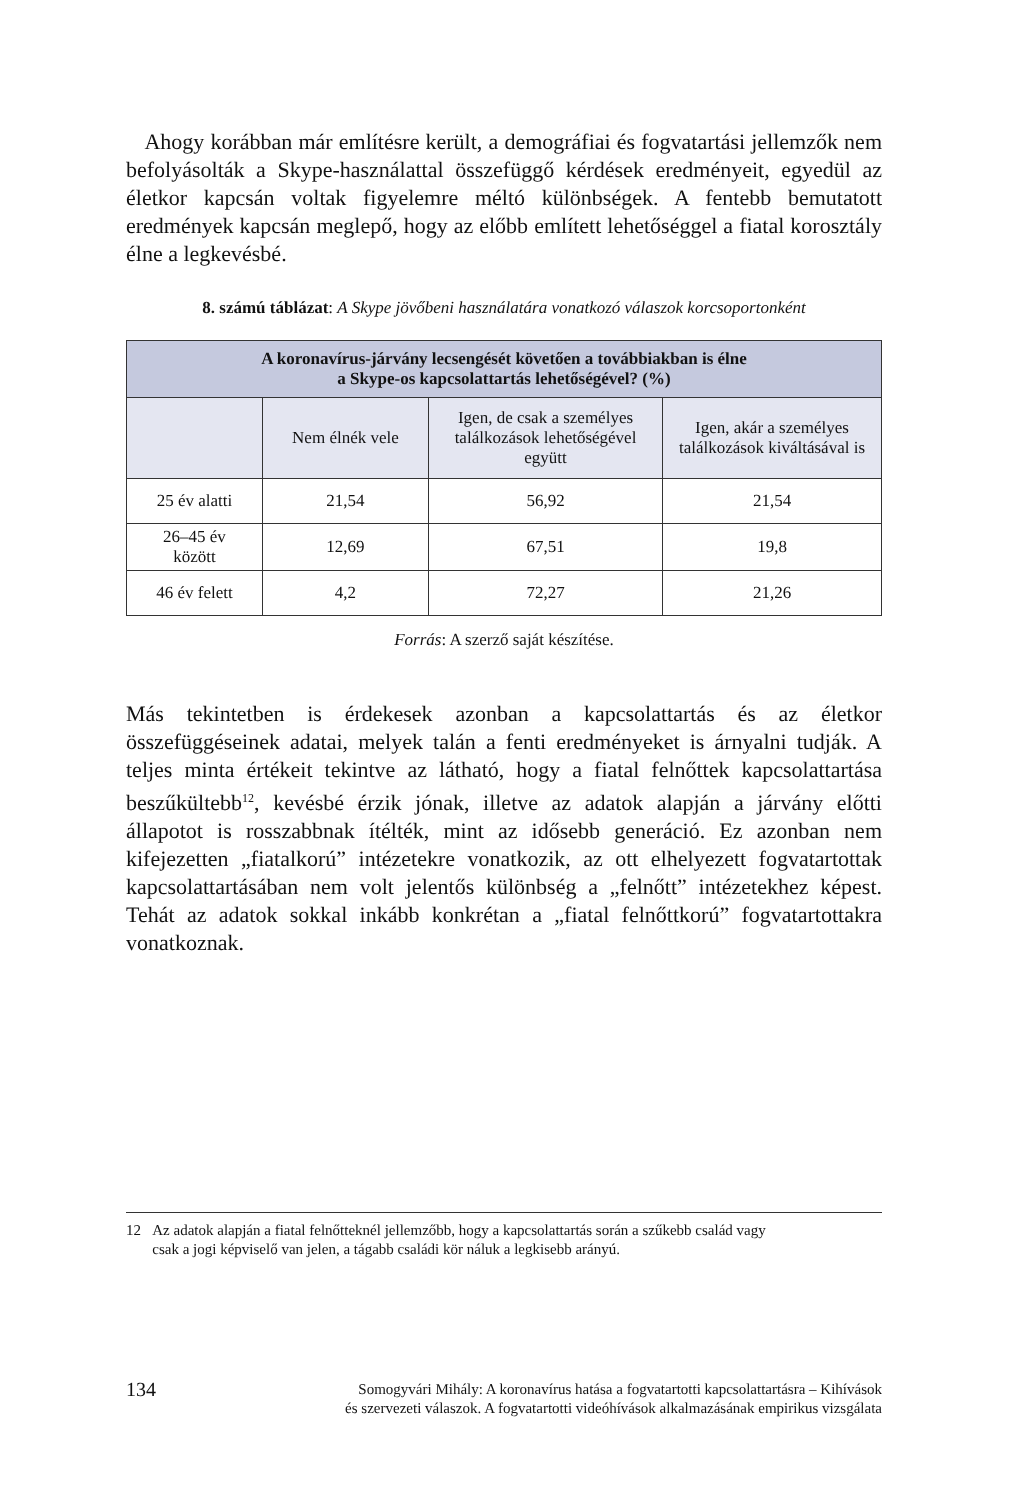Ahogy korábban már említésre került, a demográfiai és fogvatartási jellemzők nem befolyásolták a Skype-használattal összefüggő kérdések eredményeit, egyedül az életkor kapcsán voltak figyelemre méltó különbségek. A fentebb bemutatott eredmények kapcsán meglepő, hogy az előbb említett lehetőséggel a fiatal korosztály élne a legkevésbé.
8. számú táblázat: A Skype jövőbeni használatára vonatkozó válaszok korcsoportonként
| A koronavírus-járvány lecsengését követően a továbbiakban is élne a Skype-os kapcsolattartás lehetőségével? (%) | | | |
| --- | --- | --- | --- |
| | Nem élnék vele | Igen, de csak a személyes találkozások lehetőségével együtt | Igen, akár a személyes találkozások kiváltásával is |
| 25 év alatti | 21,54 | 56,92 | 21,54 |
| 26–45 év között | 12,69 | 67,51 | 19,8 |
| 46 év felett | 4,2 | 72,27 | 21,26 |
Forrás: A szerző saját készítése.
Más tekintetben is érdekesek azonban a kapcsolattartás és az életkor összefüggéseinek adatai, melyek talán a fenti eredményeket is árnyalni tudják. A teljes minta értékeit tekintve az látható, hogy a fiatal felnőttek kapcsolattartása beszűkültebb<sup>12</sup>, kevésbé érzik jónak, illetve az adatok alapján a járvány előtti állapotot is rosszabbnak ítélték, mint az idősebb generáció. Ez azonban nem kifejezetten „fiatalkorú” intézetekre vonatkozik, az ott elhelyezett fogvatartottak kapcsolattartásában nem volt jelentős különbség a „felnőtt” intézetekhez képest. Tehát az adatok sokkal inkább konkrétan a „fiatal felnőttkorú” fogvatartottakra vonatkoznak.
12 Az adatok alapján a fiatal felnőtteknél jellemzőbb, hogy a kapcsolattartás során a szűkebb család vagy
csak a jogi képviselő van jelen, a tágabb családi kör náluk a legkisebb arányú.
134
Somogyvári Mihály: A koronavírus hatása a fogvatartotti kapcsolattartásra – Kihívások
és szervezeti válaszok. A fogvatartotti videóhívások alkalmazásának empirikus vizsgálata